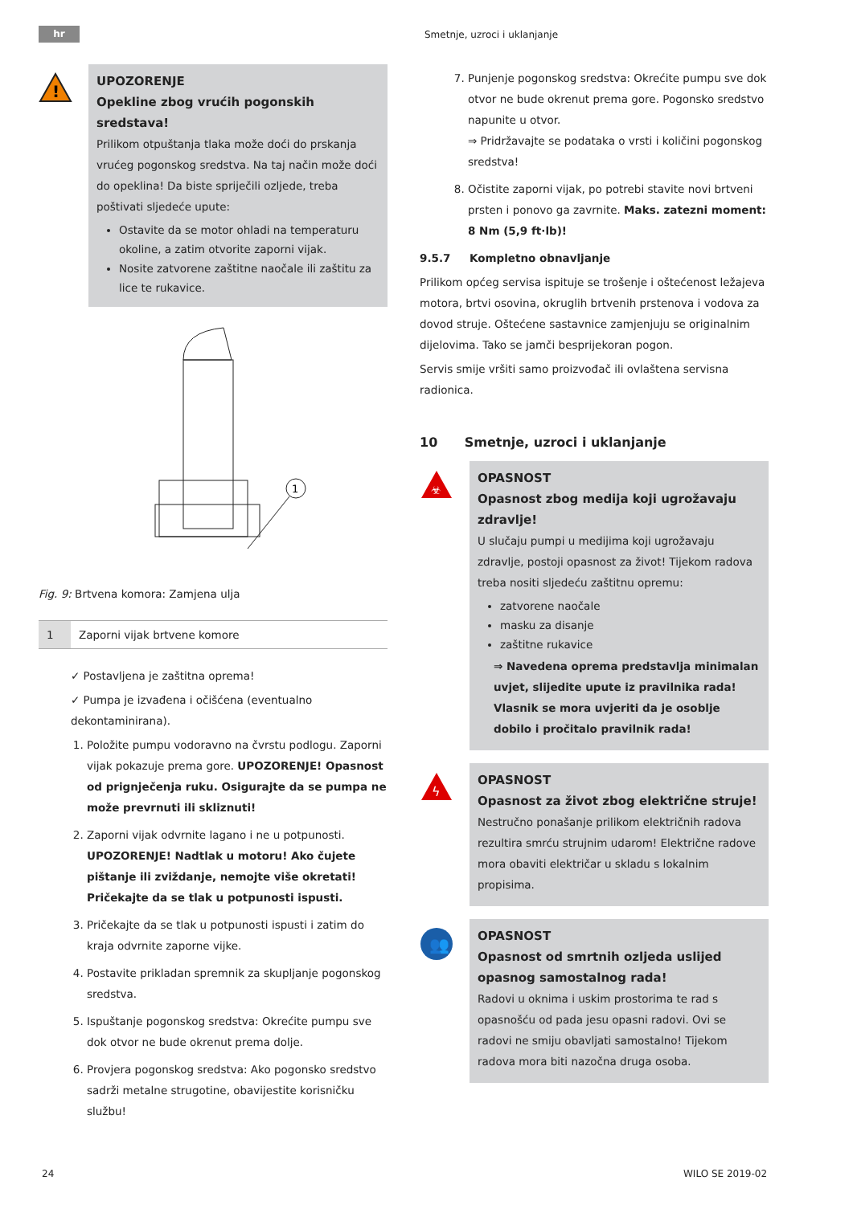hr Smetnje, uzroci i uklanjanje
!
UPOZORENJE
Opekline zbog vrućih pogonskih sredstava!
Prilikom otpuštanja tlaka može doći do prskanja vrućeg pogonskog sredstva. Na taj način može doći do opeklina! Da biste spriječili ozljede, treba poštivati sljedeće upute:
Ostavite da se motor ohladi na temperaturu okoline, a zatim otvorite zaporni vijak.
Nosite zatvorene zaštitne naočale ili zaštitu za lice te rukavice.
1
Fig. 9: Brtvena komora: Zamjena ulja
| 1 | Zaporni vijak brtvene komore |
✓ Postavljena je zaštitna oprema!
✓ Pumpa je izvađena i očišćena (eventualno dekontaminirana).
1. Položite pumpu vodoravno na čvrstu podlogu. Zaporni vijak pokazuje prema gore. UPOZORENJE! Opasnost od prignječenja ruku. Osigurajte da se pumpa ne može prevrnuti ili skliznuti!
2. Zaporni vijak odvrnite lagano i ne u potpunosti. UPOZORENJE! Nadtlak u motoru! Ako čujete pištanje ili zviždanje, nemojte više okretati! Pričekajte da se tlak u potpunosti ispusti.
3. Pričekajte da se tlak u potpunosti ispusti i zatim do kraja odvrnite zaporne vijke.
4. Postavite prikladan spremnik za skupljanje pogonskog sredstva.
5. Ispuštanje pogonskog sredstva: Okrećite pumpu sve dok otvor ne bude okrenut prema dolje.
6. Provjera pogonskog sredstva: Ako pogonsko sredstvo sadrži metalne strugotine, obavijestite korisničku službu!
7. Punjenje pogonskog sredstva: Okrećite pumpu sve dok otvor ne bude okrenut prema gore. Pogonsko sredstvo napunite u otvor.
⇒ Pridržavajte se podataka o vrsti i količini pogonskog sredstva!
8. Očistite zaporni vijak, po potrebi stavite novi brtveni prsten i ponovo ga zavrnite. Maks. zatezni moment: 8 Nm (5,9 ft·lb)!
9.5.7 Kompletno obnavljanje
Prilikom općeg servisa ispituje se trošenje i oštećenost ležajeva motora, brtvi osovina, okruglih brtvenih prstenova i vodova za dovod struje. Oštećene sastavnice zamjenjuju se originalnim dijelovima. Tako se jamči besprijekoran pogon.
Servis smije vršiti samo proizvođač ili ovlaštena servisna radionica.
10 Smetnje, uzroci i uklanjanje
☣
OPASNOST
Opasnost zbog medija koji ugrožavaju zdravlje!
U slučaju pumpi u medijima koji ugrožavaju zdravlje, postoji opasnost za život! Tijekom radova treba nositi sljedeću zaštitnu opremu:
zatvorene naočale
masku za disanje
zaštitne rukavice
⇒ Navedena oprema predstavlja minimalan uvjet, slijedite upute iz pravilnika rada! Vlasnik se mora uvjeriti da je osoblje dobilo i pročitalo pravilnik rada!
ϟ
OPASNOST
Opasnost za život zbog električne struje!
Nestručno ponašanje prilikom električnih radova rezultira smrću strujnim udarom! Električne radove mora obaviti električar u skladu s lokalnim propisima.
👥
OPASNOST
Opasnost od smrtnih ozljeda uslijed opasnog samostalnog rada!
Radovi u oknima i uskim prostorima te rad s opasnošću od pada jesu opasni radovi. Ovi se radovi ne smiju obavljati samostalno! Tijekom radova mora biti nazočna druga osoba.
24 WILO SE 2019-02